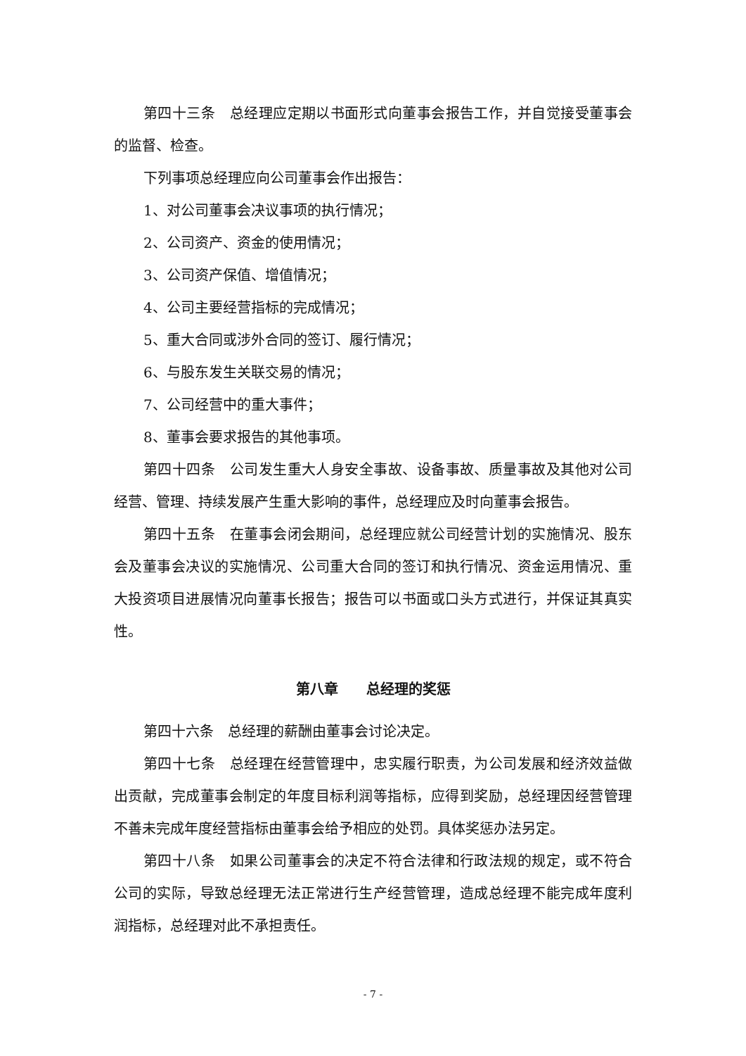第四十三条　总经理应定期以书面形式向董事会报告工作，并自觉接受董事会的监督、检查。
下列事项总经理应向公司董事会作出报告：
1、对公司董事会决议事项的执行情况；
2、公司资产、资金的使用情况；
3、公司资产保值、增值情况；
4、公司主要经营指标的完成情况；
5、重大合同或涉外合同的签订、履行情况；
6、与股东发生关联交易的情况；
7、公司经营中的重大事件；
8、董事会要求报告的其他事项。
第四十四条　公司发生重大人身安全事故、设备事故、质量事故及其他对公司经营、管理、持续发展产生重大影响的事件，总经理应及时向董事会报告。
第四十五条　在董事会闭会期间，总经理应就公司经营计划的实施情况、股东会及董事会决议的实施情况、公司重大合同的签订和执行情况、资金运用情况、重大投资项目进展情况向董事长报告；报告可以书面或口头方式进行，并保证其真实性。
第八章　　总经理的奖惩
第四十六条　总经理的薪酬由董事会讨论决定。
第四十七条　总经理在经营管理中，忠实履行职责，为公司发展和经济效益做出贡献，完成董事会制定的年度目标利润等指标，应得到奖励，总经理因经营管理不善未完成年度经营指标由董事会给予相应的处罚。具体奖惩办法另定。
第四十八条　如果公司董事会的决定不符合法律和行政法规的规定，或不符合公司的实际，导致总经理无法正常进行生产经营管理，造成总经理不能完成年度利润指标，总经理对此不承担责任。
- 7 -